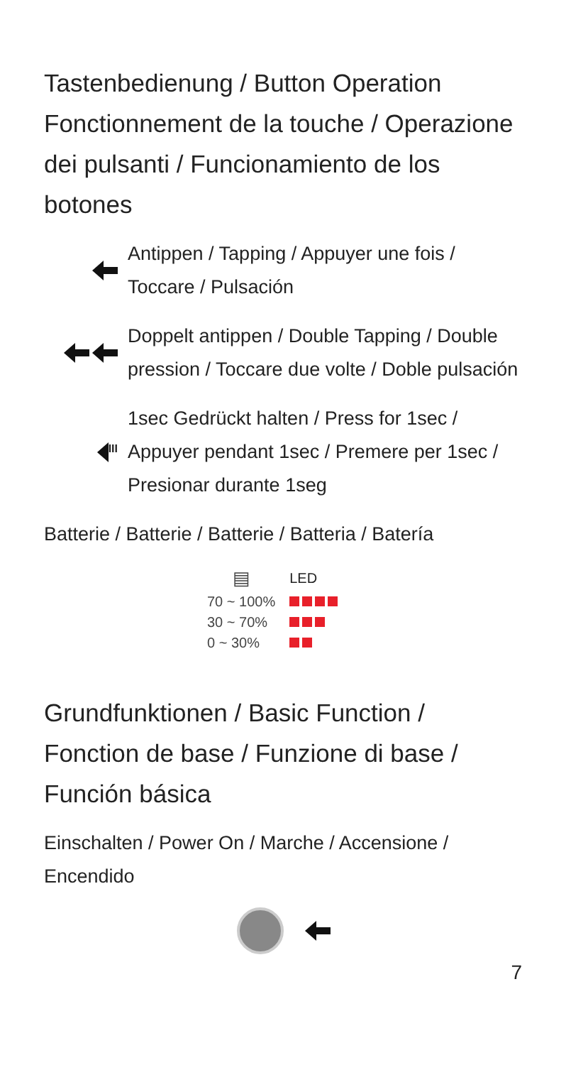Tastenbedienung / Button Operation Fonctionnement de la touche / Operazione dei pulsanti / Funcionamiento de los botones
Antippen / Tapping / Appuyer une fois / Toccare / Pulsación
Doppelt antippen / Double Tapping / Double pression / Toccare due volte / Doble pulsación
III
1sec Gedrückt halten / Press for 1sec / Appuyer pendant 1sec / Premere per 1sec / Presionar durante 1seg
Batterie / Batterie / Batterie / Batteria / Batería
| ▤ | LED |
| --- | --- |
| 70 ~ 100% | |
| 30 ~ 70% | |
| 0 ~ 30% | |
Grundfunktionen / Basic Function / Fonction de base / Funzione di base / Función básica
Einschalten / Power On / Marche / Accensione / Encendido
7